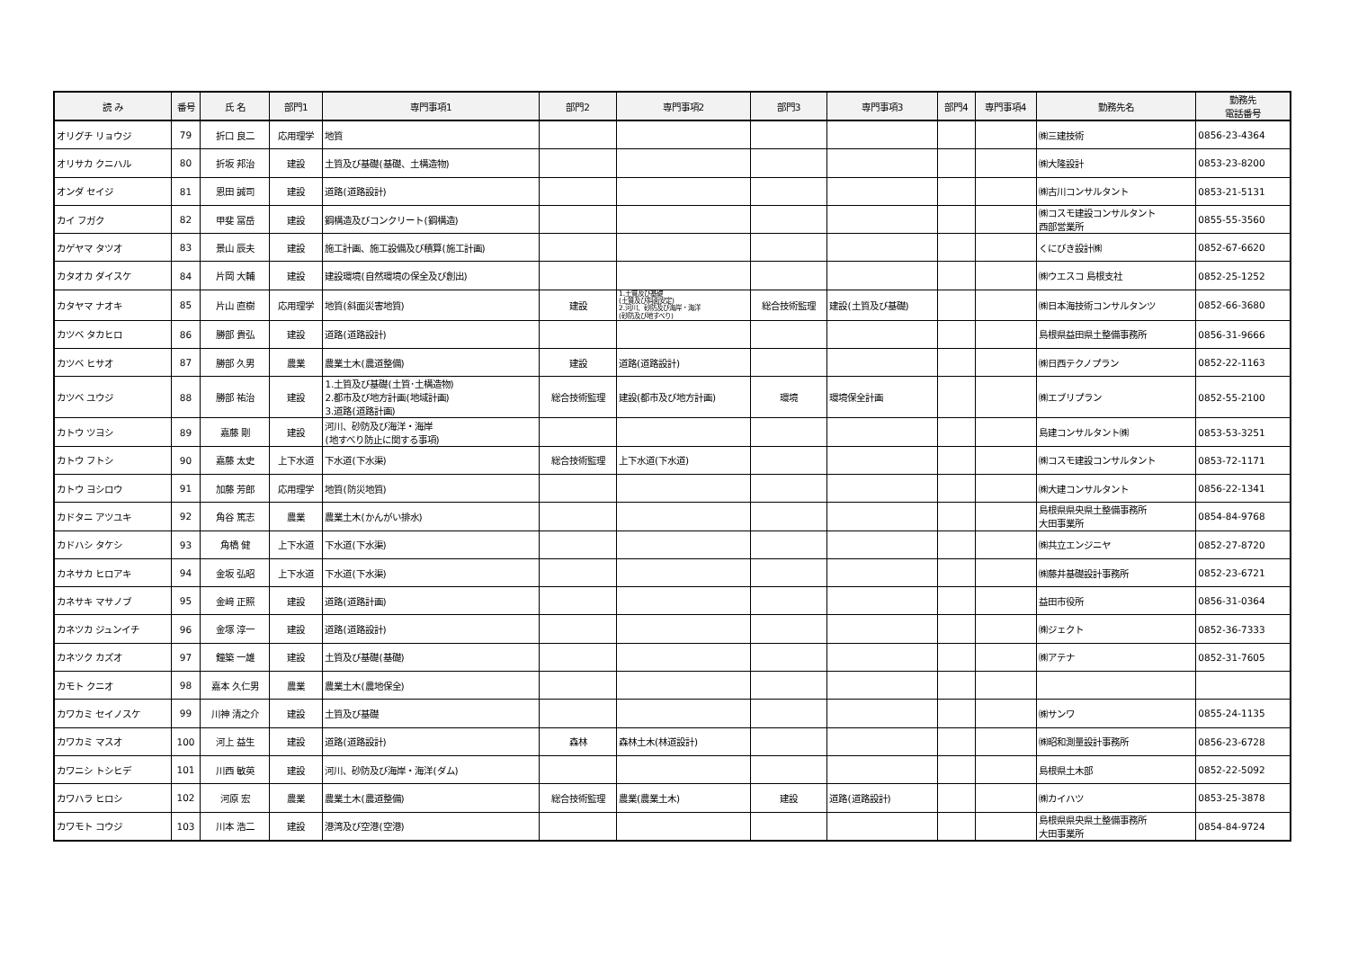| 読 み | 番号 | 氏 名 | 部門1 | 専門事項1 | 部門2 | 専門事項2 | 部門3 | 専門事項3 | 部門4 | 専門事項4 | 勤務先名 | 勤務先 電話番号 |
| --- | --- | --- | --- | --- | --- | --- | --- | --- | --- | --- | --- | --- |
| オリグチ リョウジ | 79 | 折口 良二 | 応用理学 | 地質 | | | | | | | ㈱三建技術 | 0856-23-4364 |
| オリサカ クニハル | 80 | 折坂 邦治 | 建設 | 土質及び基礎(基礎、土構造物) | | | | | | | ㈱大隆設計 | 0853-23-8200 |
| オンダ セイジ | 81 | 恩田 誠司 | 建設 | 道路(道路設計) | | | | | | | ㈱古川コンサルタント | 0853-21-5131 |
| カイ フガク | 82 | 甲斐 冨岳 | 建設 | 鋼構造及びコンクリート(鋼構造) | | | | | | | ㈱コスモ建設コンサルタント 西部営業所 | 0855-55-3560 |
| カゲヤマ タツオ | 83 | 景山 辰夫 | 建設 | 施工計画、施工設備及び積算(施工計画) | | | | | | | くにびき設計㈱ | 0852-67-6620 |
| カタオカ ダイスケ | 84 | 片岡 大輔 | 建設 | 建設環境(自然環境の保全及び創出) | | | | | | | ㈱ウエスコ 島根支社 | 0852-25-1252 |
| カタヤマ ナオキ | 85 | 片山 直樹 | 応用理学 | 地質(斜面災害地質) | 建設 | 1.土質及び基礎 (土質及び斜面安定) 2.河川、砂防及び海岸・海洋 (砂防及び地すべり) | 総合技術監理 | 建設(土質及び基礎) | | | ㈱日本海技術コンサルタンツ | 0852-66-3680 |
| カツベ タカヒロ | 86 | 勝部 貴弘 | 建設 | 道路(道路設計) | | | | | | | 島根県益田県土整備事務所 | 0856-31-9666 |
| カツベ ヒサオ | 87 | 勝部 久男 | 農業 | 農業土木(農道整備) | 建設 | 道路(道路設計) | | | | | ㈱日西テクノプラン | 0852-22-1163 |
| カツベ ユウジ | 88 | 勝部 祐治 | 建設 | 1.土質及び基礎(土質･土構造物) 2.都市及び地方計画(地域計画) 3.道路(道路計画) | 総合技術監理 | 建設(都市及び地方計画) | 環境 | 環境保全計画 | | | ㈱エブリプラン | 0852-55-2100 |
| カトウ ツヨシ | 89 | 嘉藤 剛 | 建設 | 河川、砂防及び海洋・海岸 (地すべり防止に関する事項) | | | | | | | 島建コンサルタント㈱ | 0853-53-3251 |
| カトウ フトシ | 90 | 嘉藤 太史 | 上下水道 | 下水道(下水渠) | 総合技術監理 | 上下水道(下水道) | | | | | ㈱コスモ建設コンサルタント | 0853-72-1171 |
| カトウ ヨシロウ | 91 | 加藤 芳郎 | 応用理学 | 地質(防災地質) | | | | | | | ㈱大建コンサルタント | 0856-22-1341 |
| カドタニ アツユキ | 92 | 角谷 篤志 | 農業 | 農業土木(かんがい排水) | | | | | | | 島根県県央県土整備事務所 大田事業所 | 0854-84-9768 |
| カドハシ タケシ | 93 | 角橋 健 | 上下水道 | 下水道(下水渠) | | | | | | | ㈱共立エンジニヤ | 0852-27-8720 |
| カネサカ ヒロアキ | 94 | 金坂 弘昭 | 上下水道 | 下水道(下水渠) | | | | | | | ㈱藤井基礎設計事務所 | 0852-23-6721 |
| カネサキ マサノブ | 95 | 金﨑 正照 | 建設 | 道路(道路計画) | | | | | | | 益田市役所 | 0856-31-0364 |
| カネツカ ジュンイチ | 96 | 金塚 淳一 | 建設 | 道路(道路設計) | | | | | | | ㈱ジェクト | 0852-36-7333 |
| カネツク カズオ | 97 | 鐘築 一雄 | 建設 | 土質及び基礎(基礎) | | | | | | | ㈱アテナ | 0852-31-7605 |
| カモト クニオ | 98 | 嘉本 久仁男 | 農業 | 農業土木(農地保全) | | | | | | | | |
| カワカミ セイノスケ | 99 | 川神 清之介 | 建設 | 土質及び基礎 | | | | | | | ㈱サンワ | 0855-24-1135 |
| カワカミ マスオ | 100 | 河上 益生 | 建設 | 道路(道路設計) | 森林 | 森林土木(林道設計) | | | | | ㈱昭和測量設計事務所 | 0856-23-6728 |
| カワニシ トシヒデ | 101 | 川西 敏英 | 建設 | 河川、砂防及び海岸・海洋(ダム) | | | | | | | 島根県土木部 | 0852-22-5092 |
| カワハラ ヒロシ | 102 | 河原 宏 | 農業 | 農業土木(農道整備) | 総合技術監理 | 農業(農業土木) | 建設 | 道路(道路設計) | | | ㈱カイハツ | 0853-25-3878 |
| カワモト コウジ | 103 | 川本 浩二 | 建設 | 港湾及び空港(空港) | | | | | | | 島根県県央県土整備事務所 大田事業所 | 0854-84-9724 |